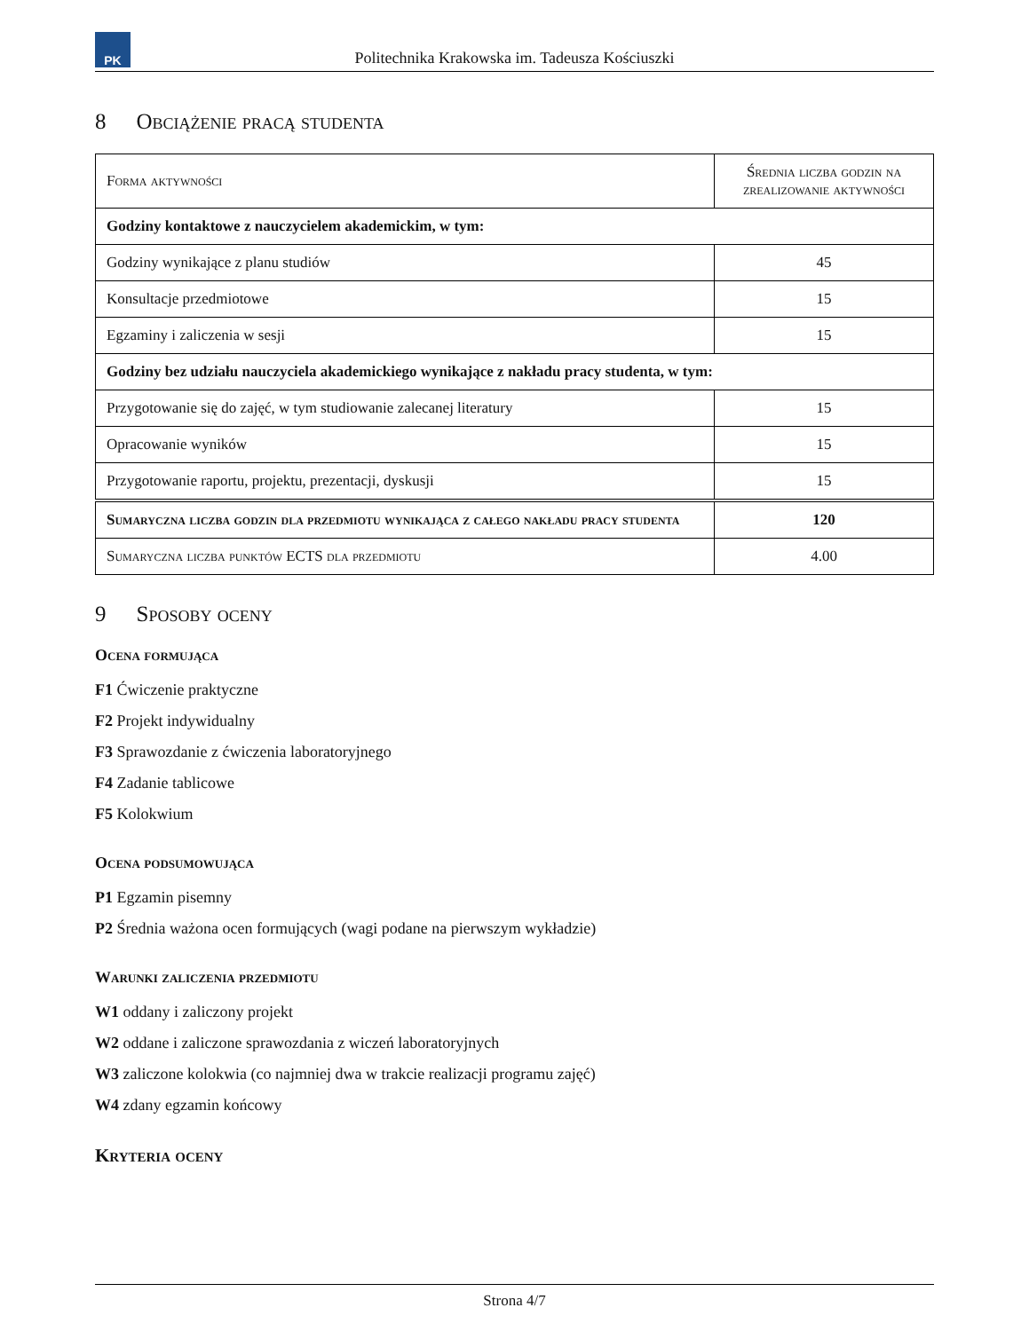PK
Politechnika Krakowska im. Tadeusza Kościuszki
8 Obciążenie pracą studenta
| Forma aktywności | Średnia liczba godzin na zrealizowanie aktywności |
| --- | --- |
| Godziny kontaktowe z nauczycielem akademickim, w tym: | |
| Godziny wynikające z planu studiów | 45 |
| Konsultacje przedmiotowe | 15 |
| Egzaminy i zaliczenia w sesji | 15 |
| Godziny bez udziału nauczyciela akademickiego wynikające z nakładu pracy studenta, w tym: | |
| Przygotowanie się do zajęć, w tym studiowanie zalecanej literatury | 15 |
| Opracowanie wyników | 15 |
| Przygotowanie raportu, projektu, prezentacji, dyskusji | 15 |
| Sumaryczna liczba godzin dla przedmiotu wynikająca z całego nakładu pracy studenta | 120 |
| Sumaryczna liczba punktów ECTS dla przedmiotu | 4.00 |
9 Sposoby oceny
Ocena formująca
F1 Ćwiczenie praktyczne
F2 Projekt indywidualny
F3 Sprawozdanie z ćwiczenia laboratoryjnego
F4 Zadanie tablicowe
F5 Kolokwium
Ocena podsumowująca
P1 Egzamin pisemny
P2 Średnia ważona ocen formujących (wagi podane na pierwszym wykładzie)
Warunki zaliczenia przedmiotu
W1 oddany i zaliczony projekt
W2 oddane i zaliczone sprawozdania z wiczeń laboratoryjnych
W3 zaliczone kolokwia (co najmniej dwa w trakcie realizacji programu zajęć)
W4 zdany egzamin końcowy
Kryteria oceny
Strona 4/7